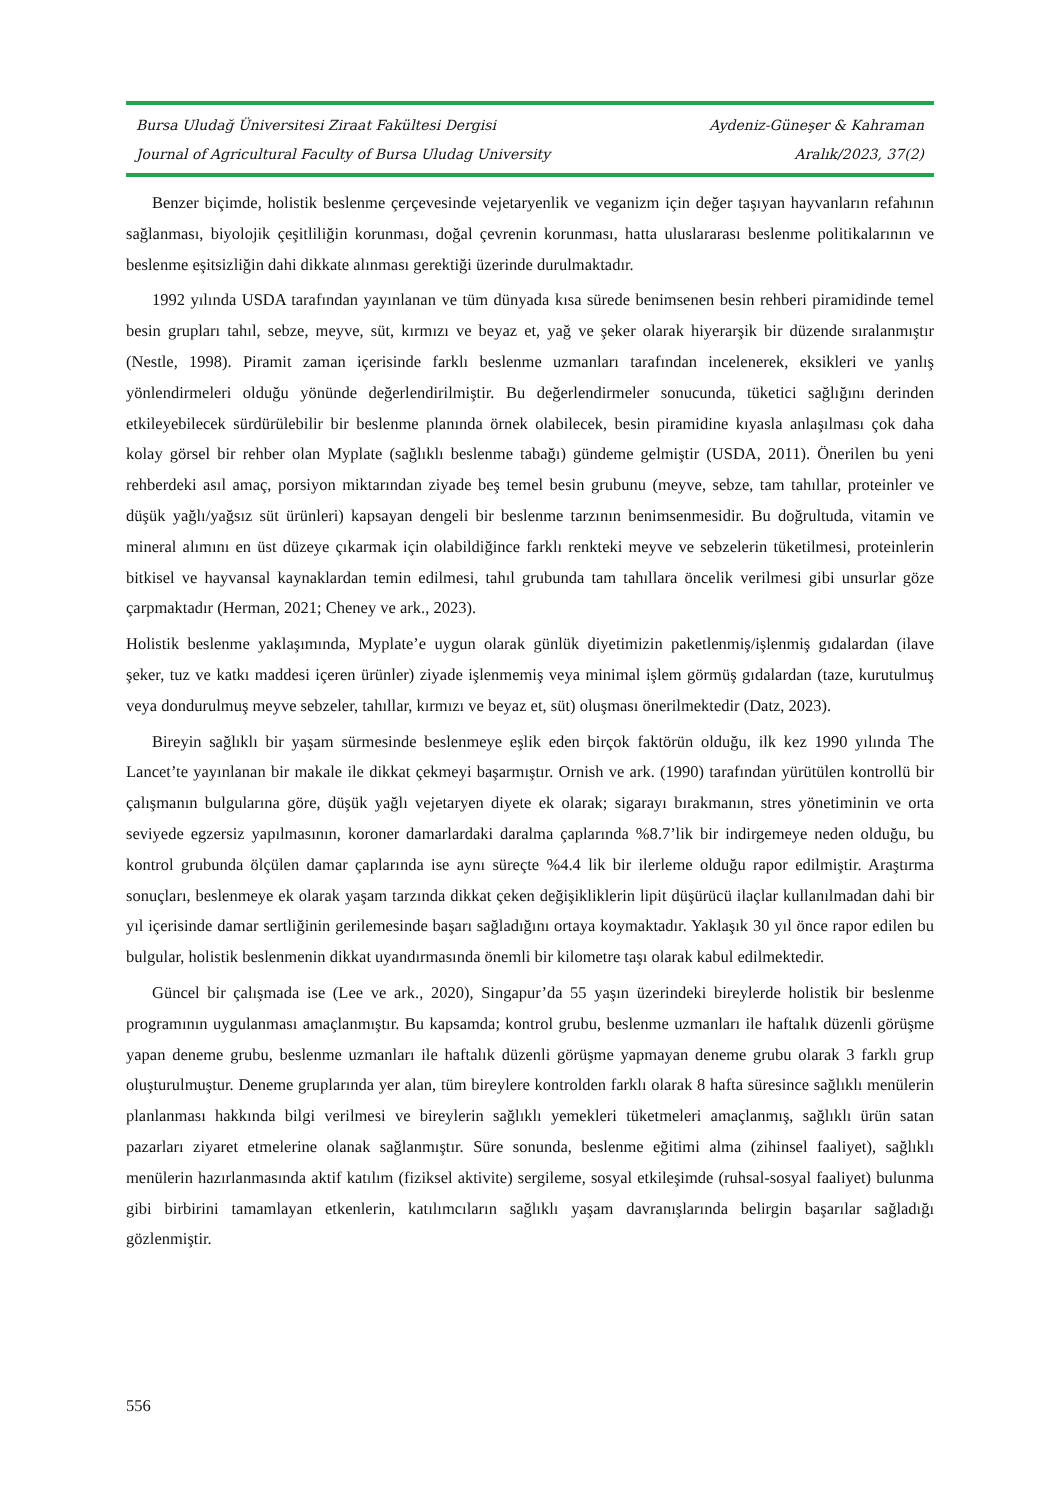Bursa Uludağ Üniversitesi Ziraat Fakültesi Dergisi Aydeniz-Güneşer & Kahraman
Journal of Agricultural Faculty of Bursa Uludag University Aralık/2023, 37(2)
Benzer biçimde, holistik beslenme çerçevesinde vejetaryenlik ve veganizm için değer taşıyan hayvanların refahının sağlanması, biyolojik çeşitliliğin korunması, doğal çevrenin korunması, hatta uluslararası beslenme politikalarının ve beslenme eşitsizliğin dahi dikkate alınması gerektiği üzerinde durulmaktadır.
1992 yılında USDA tarafından yayınlanan ve tüm dünyada kısa sürede benimsenen besin rehberi piramidinde temel besin grupları tahıl, sebze, meyve, süt, kırmızı ve beyaz et, yağ ve şeker olarak hiyerarşik bir düzende sıralanmıştır (Nestle, 1998). Piramit zaman içerisinde farklı beslenme uzmanları tarafından incelenerek, eksikleri ve yanlış yönlendirmeleri olduğu yönünde değerlendirilmiştir. Bu değerlendirmeler sonucunda, tüketici sağlığını derinden etkileyebilecek sürdürülebilir bir beslenme planında örnek olabilecek, besin piramidine kıyasla anlaşılması çok daha kolay görsel bir rehber olan Myplate (sağlıklı beslenme tabağı) gündeme gelmiştir (USDA, 2011). Önerilen bu yeni rehberdeki asıl amaç, porsiyon miktarından ziyade beş temel besin grubunu (meyve, sebze, tam tahıllar, proteinler ve düşük yağlı/yağsız süt ürünleri) kapsayan dengeli bir beslenme tarzının benimsenmesidir. Bu doğrultuda, vitamin ve mineral alımını en üst düzeye çıkarmak için olabildiğince farklı renkteki meyve ve sebzelerin tüketilmesi, proteinlerin bitkisel ve hayvansal kaynaklardan temin edilmesi, tahıl grubunda tam tahıllara öncelik verilmesi gibi unsurlar göze çarpmaktadır (Herman, 2021; Cheney ve ark., 2023).
Holistik beslenme yaklaşımında, Myplate’e uygun olarak günlük diyetimizin paketlenmiş/işlenmiş gıdalardan (ilave şeker, tuz ve katkı maddesi içeren ürünler) ziyade işlenmemiş veya minimal işlem görmüş gıdalardan (taze, kurutulmuş veya dondurulmuş meyve sebzeler, tahıllar, kırmızı ve beyaz et, süt) oluşması önerilmektedir (Datz, 2023).
Bireyin sağlıklı bir yaşam sürmesinde beslenmeye eşlik eden birçok faktörün olduğu, ilk kez 1990 yılında The Lancet’te yayınlanan bir makale ile dikkat çekmeyi başarmıştır. Ornish ve ark. (1990) tarafından yürütülen kontrollü bir çalışmanın bulgularına göre, düşük yağlı vejetaryen diyete ek olarak; sigarayı bırakmanın, stres yönetiminin ve orta seviyede egzersiz yapılmasının, koroner damarlardaki daralma çaplarında %8.7’lik bir indirgemeye neden olduğu, bu kontrol grubunda ölçülen damar çaplarında ise aynı süreçte %4.4 lik bir ilerleme olduğu rapor edilmiştir. Araştırma sonuçları, beslenmeye ek olarak yaşam tarzında dikkat çeken değişikliklerin lipit düşürücü ilaçlar kullanılmadan dahi bir yıl içerisinde damar sertliğinin gerilemesinde başarı sağladığını ortaya koymaktadır. Yaklaşık 30 yıl önce rapor edilen bu bulgular, holistik beslenmenin dikkat uyandırmasında önemli bir kilometre taşı olarak kabul edilmektedir.
Güncel bir çalışmada ise (Lee ve ark., 2020), Singapur’da 55 yaşın üzerindeki bireylerde holistik bir beslenme programının uygulanması amaçlanmıştır. Bu kapsamda; kontrol grubu, beslenme uzmanları ile haftalık düzenli görüşme yapan deneme grubu, beslenme uzmanları ile haftalık düzenli görüşme yapmayan deneme grubu olarak 3 farklı grup oluşturulmuştur. Deneme gruplarında yer alan, tüm bireylere kontrolden farklı olarak 8 hafta süresince sağlıklı menülerin planlanması hakkında bilgi verilmesi ve bireylerin sağlıklı yemekleri tüketmeleri amaçlanmış, sağlıklı ürün satan pazarları ziyaret etmelerine olanak sağlanmıştır. Süre sonunda, beslenme eğitimi alma (zihinsel faaliyet), sağlıklı menülerin hazırlanmasında aktif katılım (fiziksel aktivite) sergileme, sosyal etkileşimde (ruhsal-sosyal faaliyet) bulunma gibi birbirini tamamlayan etkenlerin, katılımcıların sağlıklı yaşam davranışlarında belirgin başarılar sağladığı gözlenmiştir.
556